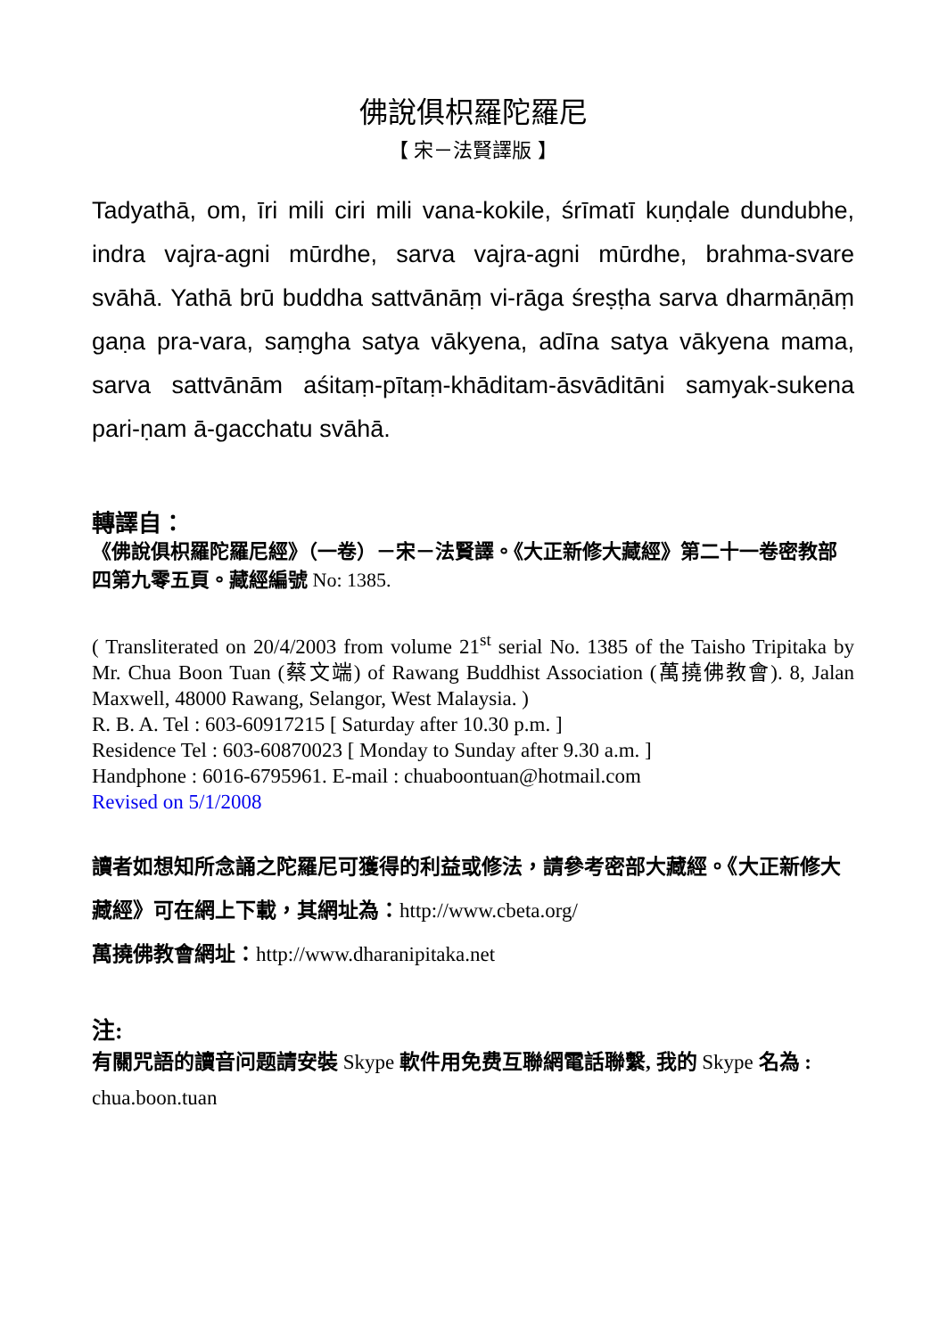佛說俱枳羅陀羅尼
【 宋－法賢譯版 】
Tadyathā, om, īri mili ciri mili vana-kokile, śrīmatī kuṇḍale dundubhe, indra vajra-agni mūrdhe, sarva vajra-agni mūrdhe, brahma-svare svāhā. Yathā brū buddha sattvānāṃ vi-rāga śreṣṭha sarva dharmāṇāṃ gaṇa pra-vara, saṃgha satya vākyena, adīna satya vākyena mama, sarva sattvānām aśitaṃ-pītaṃ-khāditam-āsvāditāni samyak-sukena pari-ṇam ā-gacchatu svāhā.
轉譯自：
《佛說俱枳羅陀羅尼經》（一卷）－宋－法賢譯。《大正新修大藏經》第二十一卷密教部四第九零五頁。藏經編號 No: 1385.
( Transliterated on 20/4/2003 from volume 21<sup>st</sup> serial No. 1385 of the Taisho Tripitaka by Mr. Chua Boon Tuan (蔡文端) of Rawang Buddhist Association (萬撓佛教會). 8, Jalan Maxwell, 48000 Rawang, Selangor, West Malaysia. )
R. B. A. Tel : 603-60917215 [ Saturday after 10.30 p.m. ]
Residence Tel : 603-60870023 [ Monday to Sunday after 9.30 a.m. ]
Handphone : 6016-6795961. E-mail : chuaboontuan@hotmail.com
Revised on 5/1/2008
讀者如想知所念誦之陀羅尼可獲得的利益或修法，請參考密部大藏經。《大正新修大藏經》可在網上下載，其網址為：http://www.cbeta.org/
萬撓佛教會網址：http://www.dharanipitaka.net
注:
有關咒語的讀音问题請安裝 Skype 軟件用免费互聯網電話聯繫, 我的 Skype 名為 : chua.boon.tuan